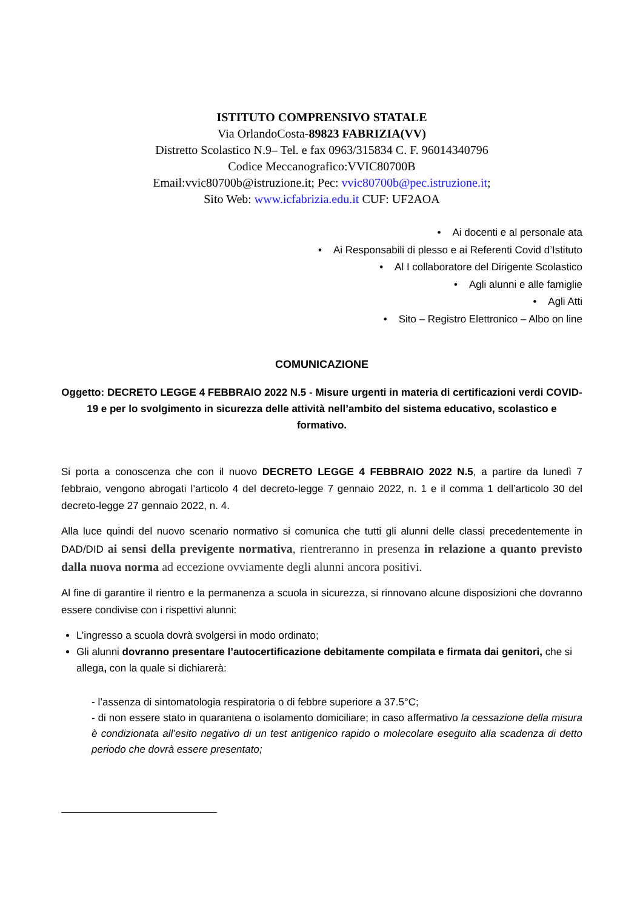ISTITUTO COMPRENSIVO STATALE
Via OrlandoCosta-89823 FABRIZIA(VV)
Distretto Scolastico N.9– Tel. e fax 0963/315834 C. F. 96014340796
Codice Meccanografico:VVIC80700B
Email:vvic80700b@istruzione.it; Pec: vvic80700b@pec.istruzione.it;
Sito Web: www.icfabrizia.edu.it CUF: UF2AOA
• Ai docenti e al personale ata
• Ai Responsabili di plesso e ai Referenti Covid d’Istituto
• Al I collaboratore del Dirigente Scolastico
• Agli alunni e alle famiglie
• Agli Atti
• Sito – Registro Elettronico – Albo on line
COMUNICAZIONE
Oggetto: DECRETO LEGGE 4 FEBBRAIO 2022 N.5 - Misure urgenti in materia di certificazioni verdi COVID-19 e per lo svolgimento in sicurezza delle attività nell’ambito del sistema educativo, scolastico e formativo.
Si porta a conoscenza che con il nuovo DECRETO LEGGE 4 FEBBRAIO 2022 N.5, a partire da lunedì 7 febbraio, vengono abrogati l’articolo 4 del decreto-legge 7 gennaio 2022, n. 1 e il comma 1 dell’articolo 30 del decreto-legge 27 gennaio 2022, n. 4.
Alla luce quindi del nuovo scenario normativo si comunica che tutti gli alunni delle classi precedentemente in DAD/DID ai sensi della previgente normativa, rientreranno in presenza in relazione a quanto previsto dalla nuova norma ad eccezione ovviamente degli alunni ancora positivi.
Al fine di garantire il rientro e la permanenza a scuola in sicurezza, si rinnovano alcune disposizioni che dovranno essere condivise con i rispettivi alunni:
L’ingresso a scuola dovrà svolgersi in modo ordinato;
Gli alunni dovranno presentare l’autocertificazione debitamente compilata e firmata dai genitori, che si allega, con la quale si dichiarerà:
- l’assenza di sintomatologia respiratoria o di febbre superiore a 37.5°C;
- di non essere stato in quarantena o isolamento domiciliare; in caso affermativo la cessazione della misura è condizionata all’esito negativo di un test antigenico rapido o molecolare eseguito alla scadenza di detto periodo che dovrà essere presentato;